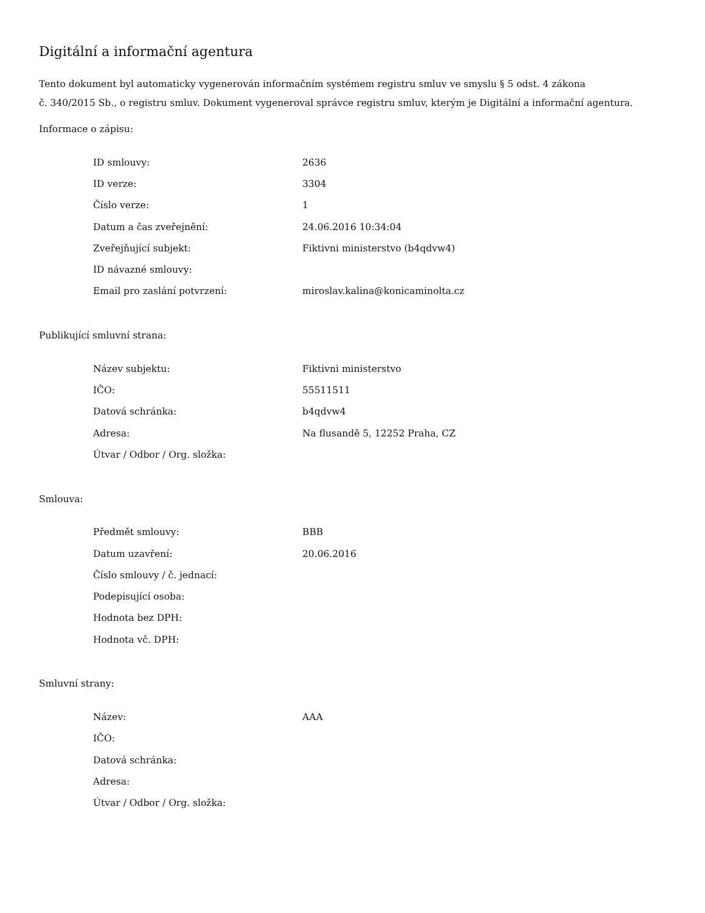Digitální a informační agentura
Tento dokument byl automaticky vygenerován informačním systémem registru smluv ve smyslu § 5 odst. 4 zákona
č. 340/2015 Sb., o registru smluv. Dokument vygeneroval správce registru smluv, kterým je Digitální a informační agentura.
Informace o zápisu:
| ID smlouvy: | 2636 |
| ID verze: | 3304 |
| Číslo verze: | 1 |
| Datum a čas zveřejnění: | 24.06.2016 10:34:04 |
| Zveřejňující subjekt: | Fiktivni ministerstvo (b4qdvw4) |
| ID návazné smlouvy: | |
| Email pro zaslání potvrzení: | miroslav.kalina@konicaminolta.cz |
Publikující smluvní strana:
| Název subjektu: | Fiktivni ministerstvo |
| IČO: | 55511511 |
| Datová schránka: | b4qdvw4 |
| Adresa: | Na flusandě 5, 12252 Praha, CZ |
| Útvar / Odbor / Org. složka: | |
Smlouva:
| Předmět smlouvy: | BBB |
| Datum uzavření: | 20.06.2016 |
| Číslo smlouvy / č. jednací: | |
| Podepisující osoba: | |
| Hodnota bez DPH: | |
| Hodnota vč. DPH: | |
Smluvní strany:
| Název: | AAA |
| IČO: | |
| Datová schránka: | |
| Adresa: | |
| Útvar / Odbor / Org. složka: | |